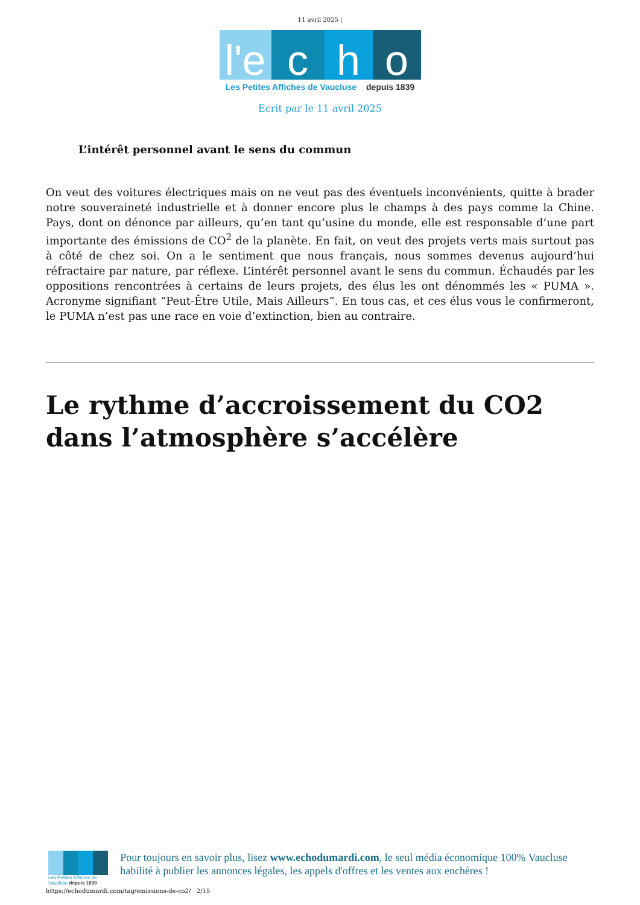11 avril 2025 |
l'e c h o
Les Petites Affiches de Vaucluse depuis 1839
Ecrit par le 11 avril 2025
L’intérêt personnel avant le sens du commun
On veut des voitures électriques mais on ne veut pas des éventuels inconvénients, quitte à brader notre souveraineté industrielle et à donner encore plus le champs à des pays comme la Chine. Pays, dont on dénonce par ailleurs, qu’en tant qu’usine du monde, elle est responsable d’une part importante des émissions de CO<sup>2</sup> de la planète. En fait, on veut des projets verts mais surtout pas à côté de chez soi. On a le sentiment que nous français, nous sommes devenus aujourd’hui réfractaire par nature, par réflexe. L’intérêt personnel avant le sens du commun. Échaudés par les oppositions rencontrées à certains de leurs projets, des élus les ont dénommés les « PUMA ». Acronyme signifiant “Peut-Être Utile, Mais Ailleurs“. En tous cas, et ces élus vous le confirmeront, le PUMA n’est pas une race en voie d’extinction, bien au contraire.
Le rythme d’accroissement du CO2 dans l’atmosphère s’accélère
Les Petites Affiches de Vaucluse depuis 1839
Pour toujours en savoir plus, lisez www.echodumardi.com, le seul média économique 100% Vaucluse habilité à publier les annonces légales, les appels d'offres et les ventes aux enchères !
https://echodumardi.com/tag/emissions-de-co2/ 2/15